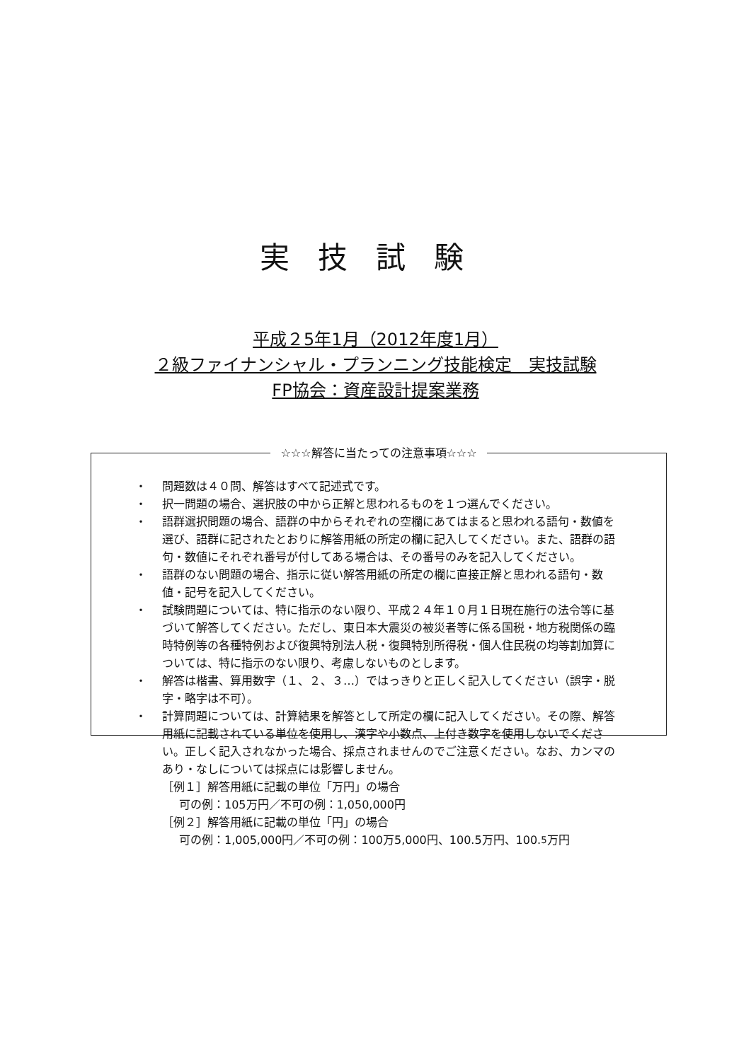実技試験
平成２5年1月（2012年度1月）
２級ファイナンシャル・プランニング技能検定　実技試験
FP協会：資産設計提案業務
☆☆☆解答に当たっての注意事項☆☆☆
・ 問題数は４０問、解答はすべて記述式です。
・ 択一問題の場合、選択肢の中から正解と思われるものを１つ選んでください。
・ 語群選択問題の場合、語群の中からそれぞれの空欄にあてはまると思われる語句・数値を選び、語群に記されたとおりに解答用紙の所定の欄に記入してください。また、語群の語句・数値にそれぞれ番号が付してある場合は、その番号のみを記入してください。
・ 語群のない問題の場合、指示に従い解答用紙の所定の欄に直接正解と思われる語句・数値・記号を記入してください。
・ 試験問題については、特に指示のない限り、平成２４年１０月１日現在施行の法令等に基づいて解答してください。ただし、東日本大震災の被災者等に係る国税・地方税関係の臨時特例等の各種特例および復興特別法人税・復興特別所得税・個人住民税の均等割加算については、特に指示のない限り、考慮しないものとします。
・ 解答は楷書、算用数字（１、２、３…）ではっきりと正しく記入してください（誤字・脱字・略字は不可）。
・ 計算問題については、計算結果を解答として所定の欄に記入してください。その際、解答用紙に記載されている単位を使用し、漢字や小数点、上付き数字を使用しないでください。正しく記入されなかった場合、採点されませんのでご注意ください。なお、カンマのあり・なしについては採点には影響しません。
［例１］解答用紙に記載の単位「万円」の場合
可の例：105万円／不可の例：1,050,000円
［例２］解答用紙に記載の単位「円」の場合
可の例：1,005,000円／不可の例：100万5,000円、100.5万円、100.<sup>5</sup>万円